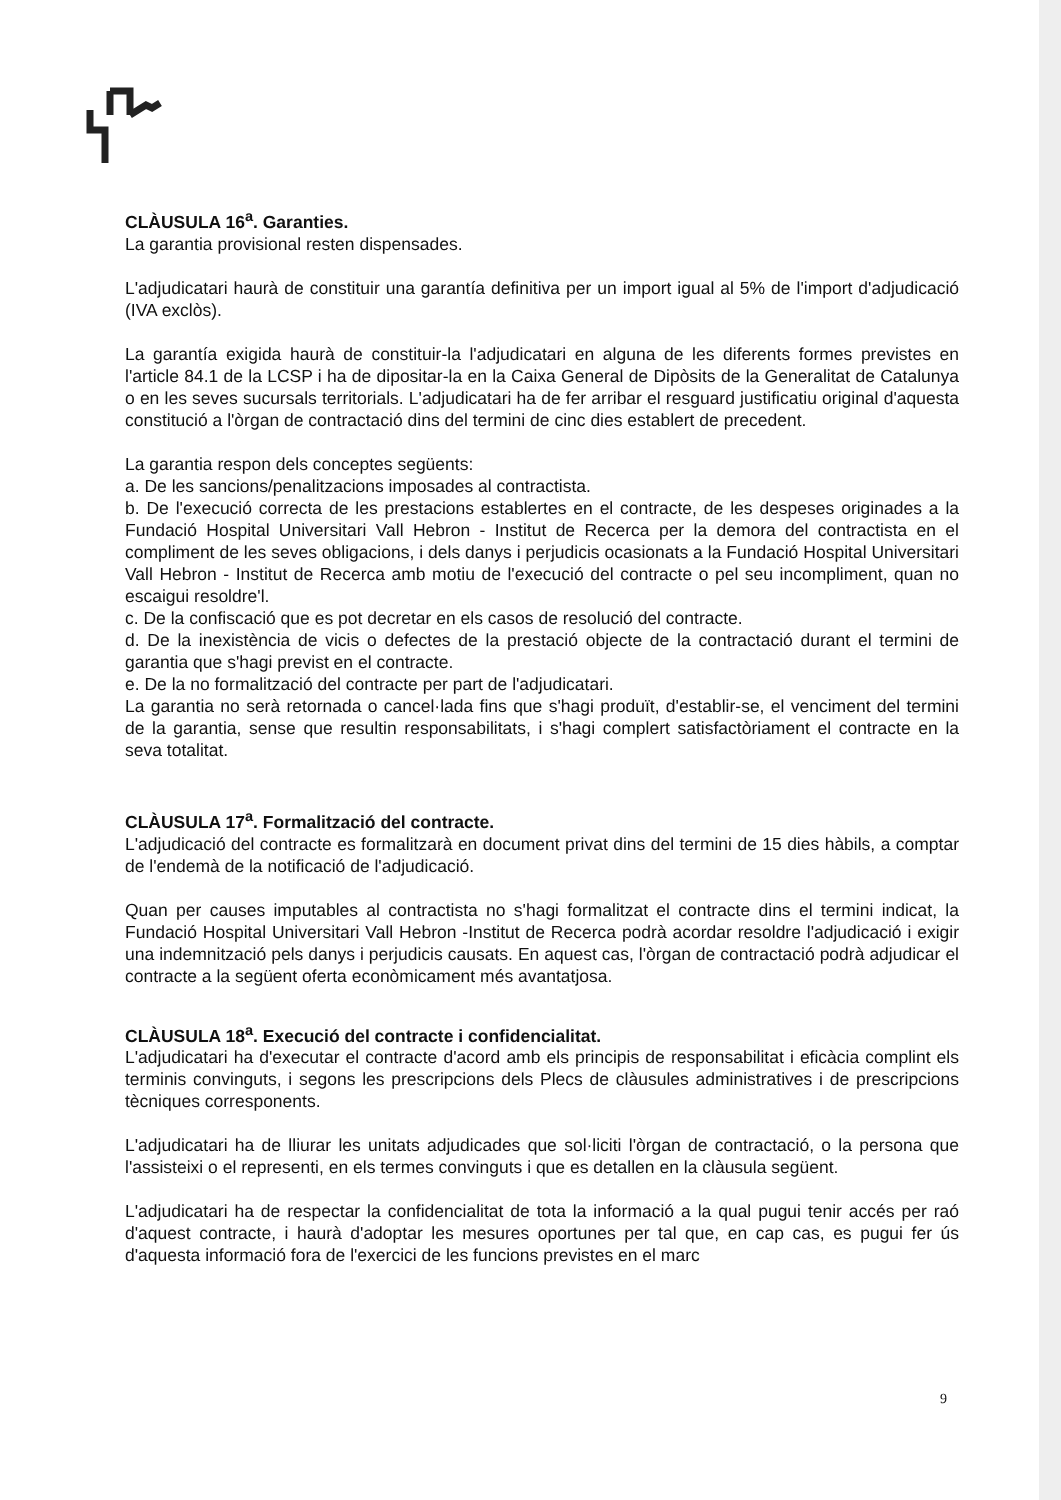CLÀUSULA 16<sup>a</sup>. Garanties.
La garantia provisional resten dispensades.
L'adjudicatari haurà de constituir una garantía definitiva per un import igual al 5% de l'import d'adjudicació (IVA exclòs).
La garantía exigida haurà de constituir-la l'adjudicatari en alguna de les diferents formes previstes en l'article 84.1 de la LCSP i ha de dipositar-la en la Caixa General de Dipòsits de la Generalitat de Catalunya o en les seves sucursals territorials. L'adjudicatari ha de fer arribar el resguard justificatiu original d'aquesta constitució a l'òrgan de contractació dins del termini de cinc dies establert de precedent.
La garantia respon dels conceptes següents:
a. De les sancions/penalitzacions imposades al contractista.
b. De l'execució correcta de les prestacions establertes en el contracte, de les despeses originades a la Fundació Hospital Universitari Vall Hebron - Institut de Recerca per la demora del contractista en el compliment de les seves obligacions, i dels danys i perjudicis ocasionats a la Fundació Hospital Universitari Vall Hebron - Institut de Recerca amb motiu de l'execució del contracte o pel seu incompliment, quan no escaigui resoldre'l.
c. De la confiscació que es pot decretar en els casos de resolució del contracte.
d. De la inexistència de vicis o defectes de la prestació objecte de la contractació durant el termini de garantia que s'hagi previst en el contracte.
e. De la no formalització del contracte per part de l'adjudicatari.
La garantia no serà retornada o cancel·lada fins que s'hagi produït, d'establir-se, el venciment del termini de la garantia, sense que resultin responsabilitats, i s'hagi complert satisfactòriament el contracte en la seva totalitat.
CLÀUSULA 17<sup>a</sup>. Formalització del contracte.
L'adjudicació del contracte es formalitzarà en document privat dins del termini de 15 dies hàbils, a comptar de l'endemà de la notificació de l'adjudicació.
Quan per causes imputables al contractista no s'hagi formalitzat el contracte dins el termini indicat, la Fundació Hospital Universitari Vall Hebron -Institut de Recerca podrà acordar resoldre l'adjudicació i exigir una indemnització pels danys i perjudicis causats. En aquest cas, l'òrgan de contractació podrà adjudicar el contracte a la següent oferta econòmicament més avantatjosa.
CLÀUSULA 18<sup>a</sup>. Execució del contracte i confidencialitat.
L'adjudicatari ha d'executar el contracte d'acord amb els principis de responsabilitat i eficàcia complint els terminis convinguts, i segons les prescripcions dels Plecs de clàusules administratives i de prescripcions tècniques corresponents.
L'adjudicatari ha de lliurar les unitats adjudicades que sol·liciti l'òrgan de contractació, o la persona que l'assisteixi o el representi, en els termes convinguts i que es detallen en la clàusula següent.
L'adjudicatari ha de respectar la confidencialitat de tota la informació a la qual pugui tenir accés per raó d'aquest contracte, i haurà d'adoptar les mesures oportunes per tal que, en cap cas, es pugui fer ús d'aquesta informació fora de l'exercici de les funcions previstes en el marc
9